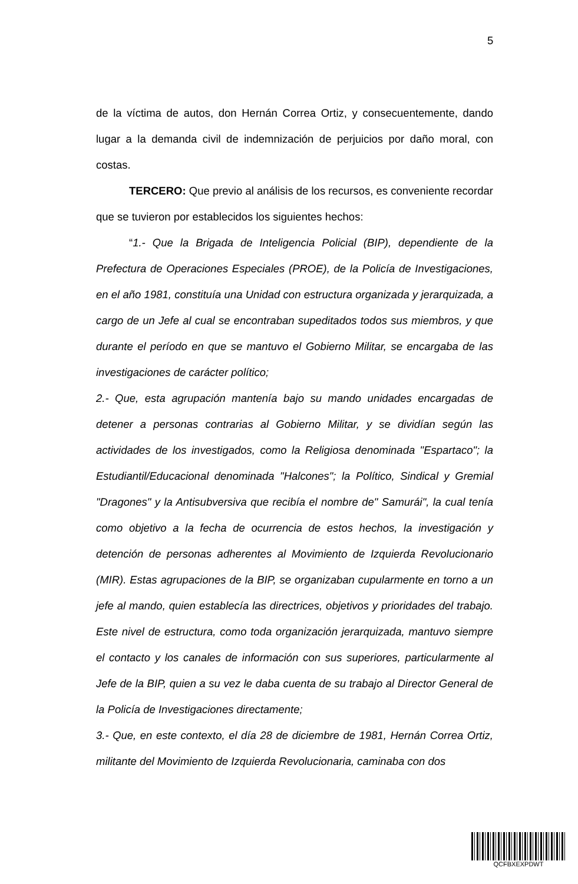5
de la víctima de autos, don Hernán Correa Ortiz, y consecuentemente, dando lugar a la demanda civil de indemnización de perjuicios por daño moral, con costas.
TERCERO: Que previo al análisis de los recursos, es conveniente recordar que se tuvieron por establecidos los siguientes hechos:
“1.- Que la Brigada de Inteligencia Policial (BIP), dependiente de la Prefectura de Operaciones Especiales (PROE), de la Policía de Investigaciones, en el año 1981, constituía una Unidad con estructura organizada y jerarquizada, a cargo de un Jefe al cual se encontraban supeditados todos sus miembros, y que durante el período en que se mantuvo el Gobierno Militar, se encargaba de las investigaciones de carácter político;
2.- Que, esta agrupación mantenía bajo su mando unidades encargadas de detener a personas contrarias al Gobierno Militar, y se dividían según las actividades de los investigados, como la Religiosa denominada "Espartaco"; la Estudiantil/Educacional denominada "Halcones"; la Político, Sindical y Gremial "Dragones" y la Antisubversiva que recibía el nombre de" Samurái", la cual tenía como objetivo a la fecha de ocurrencia de estos hechos, la investigación y detención de personas adherentes al Movimiento de Izquierda Revolucionario (MIR). Estas agrupaciones de la BIP, se organizaban cupularmente en torno a un jefe al mando, quien establecía las directrices, objetivos y prioridades del trabajo. Este nivel de estructura, como toda organización jerarquizada, mantuvo siempre el contacto y los canales de información con sus superiores, particularmente al Jefe de la BIP, quien a su vez le daba cuenta de su trabajo al Director General de la Policía de Investigaciones directamente;
3.- Que, en este contexto, el día 28 de diciembre de 1981, Hernán Correa Ortiz, militante del Movimiento de Izquierda Revolucionaria, caminaba con dos
QCFBXEXPDWT